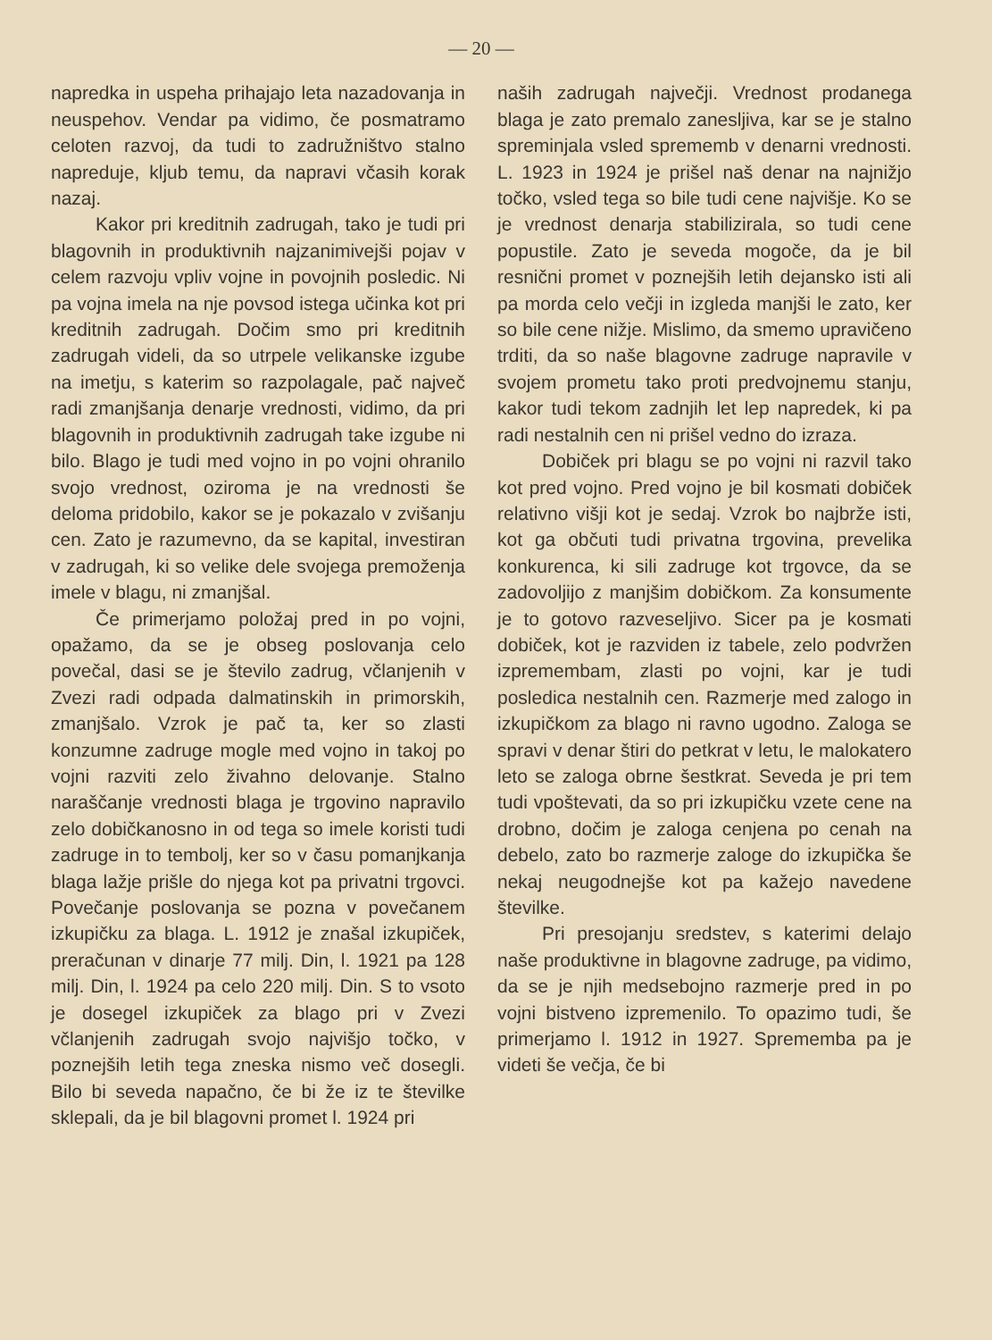— 20 —
napredka in uspeha prihajajo leta nazadovanja in neuspehov. Vendar pa vidimo, če posmatramo celoten razvoj, da tudi to zadružništvo stalno napreduje, kljub temu, da napravi včasih korak nazaj.
Kakor pri kreditnih zadrugah, tako je tudi pri blagovnih in produktivnih najzanimivejši pojav v celem razvoju vpliv vojne in povojnih posledic. Ni pa vojna imela na nje povsod istega učinka kot pri kreditnih zadrugah. Dočim smo pri kreditnih zadrugah videli, da so utrpele velikanske izgube na imetju, s katerim so razpolagale, pač največ radi zmanjšanja denarje vrednosti, vidimo, da pri blagovnih in produktivnih zadrugah take izgube ni bilo. Blago je tudi med vojno in po vojni ohranilo svojo vrednost, oziroma je na vrednosti še deloma pridobilo, kakor se je pokazalo v zvišanju cen. Zato je razumevno, da se kapital, investiran v zadrugah, ki so velike dele svojega premoženja imele v blagu, ni zmanjšal.
Če primerjamo položaj pred in po vojni, opažamo, da se je obseg poslovanja celo povečal, dasi se je število zadrug, včlanjenih v Zvezi radi odpada dalmatinskih in primorskih, zmanjšalo. Vzrok je pač ta, ker so zlasti konzumne zadruge mogle med vojno in takoj po vojni razviti zelo živahno delovanje. Stalno naraščanje vrednosti blaga je trgovino napravilo zelo dobičkanosno in od tega so imele koristi tudi zadruge in to tembolj, ker so v času pomanjkanja blaga lažje prišle do njega kot pa privatni trgovci. Povečanje poslovanja se pozna v povečanem izkupičku za blaga. L. 1912 je znašal izkupiček, preračunan v dinarje 77 milj. Din, l. 1921 pa 128 milj. Din, l. 1924 pa celo 220 milj. Din. S to vsoto je dosegel izkupiček za blago pri v Zvezi včlanjenih zadrugah svojo najvišjo točko, v poznejših letih tega zneska nismo več dosegli. Bilo bi seveda napačno, če bi že iz te številke sklepali, da je bil blagovni promet l. 1924 pri
naših zadrugah največji. Vrednost prodanega blaga je zato premalo zanesljiva, kar se je stalno spreminjala vsled sprememb v denarni vrednosti. L. 1923 in 1924 je prišel naš denar na najnižjo točko, vsled tega so bile tudi cene najvišje. Ko se je vrednost denarja stabilizirala, so tudi cene popustile. Zato je seveda mogoče, da je bil resnični promet v poznejših letih dejansko isti ali pa morda celo večji in izgleda manjši le zato, ker so bile cene nižje. Mislimo, da smemo upravičeno trditi, da so naše blagovne zadruge napravile v svojem prometu tako proti predvojnemu stanju, kakor tudi tekom zadnjih let lep napredek, ki pa radi nestalnih cen ni prišel vedno do izraza.
Dobiček pri blagu se po vojni ni razvil tako kot pred vojno. Pred vojno je bil kosmati dobiček relativno višji kot je sedaj. Vzrok bo najbrže isti, kot ga občuti tudi privatna trgovina, prevelika konkurenca, ki sili zadruge kot trgovce, da se zadovoljijo z manjšim dobičkom. Za konsumente je to gotovo razveseljivo. Sicer pa je kosmati dobiček, kot je razviden iz tabele, zelo podvržen izpremembam, zlasti po vojni, kar je tudi posledica nestalnih cen. Razmerje med zalogo in izkupičkom za blago ni ravno ugodno. Zaloga se spravi v denar štiri do petkrat v letu, le malokatero leto se zaloga obrne šestkrat. Seveda je pri tem tudi vpoštevati, da so pri izkupičku vzete cene na drobno, dočim je zaloga cenjena po cenah na debelo, zato bo razmerje zaloge do izkupička še nekaj neugodnejše kot pa kažejo navedene številke.
Pri presojanju sredstev, s katerimi delajo naše produktivne in blagovne zadruge, pa vidimo, da se je njih medsebojno razmerje pred in po vojni bistveno izpremenilo. To opazimo tudi, še primerjamo l. 1912 in 1927. Sprememba pa je videti še večja, če bi